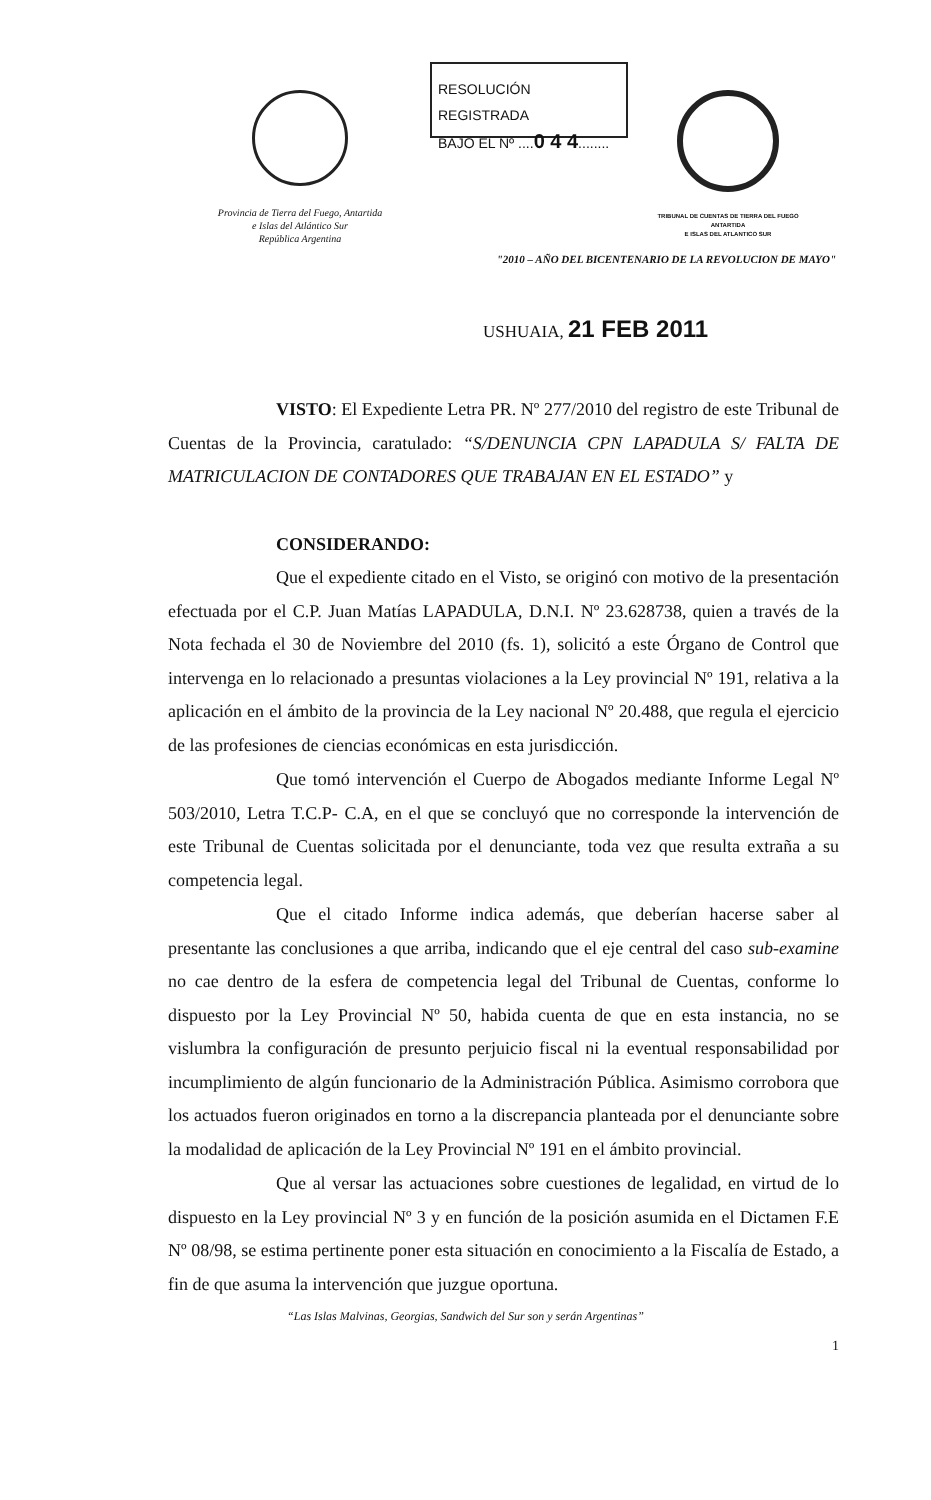Provincia de Tierra del Fuego, Antartida
e Islas del Atlántico Sur
República Argentina
RESOLUCIÓN REGISTRADA
BAJO EL Nº ....0 4 4........
TRIBUNAL DE CUENTAS DE TIERRA DEL FUEGO
ANTARTIDA
E ISLAS DEL ATLANTICO SUR
"2010 – AÑO DEL BICENTENARIO DE LA REVOLUCION DE MAYO"
USHUAIA, 21 FEB 2011
VISTO: El Expediente Letra PR. Nº 277/2010 del registro de este Tribunal de Cuentas de la Provincia, caratulado: “S/DENUNCIA CPN LAPADULA S/ FALTA DE MATRICULACION DE CONTADORES QUE TRABAJAN EN EL ESTADO” y
CONSIDERANDO:
Que el expediente citado en el Visto, se originó con motivo de la presentación efectuada por el C.P. Juan Matías LAPADULA, D.N.I. Nº 23.628738, quien a través de la Nota fechada el 30 de Noviembre del 2010 (fs. 1), solicitó a este Órgano de Control que intervenga en lo relacionado a presuntas violaciones a la Ley provincial Nº 191, relativa a la aplicación en el ámbito de la provincia de la Ley nacional Nº 20.488, que regula el ejercicio de las profesiones de ciencias económicas en esta jurisdicción.
Que tomó intervención el Cuerpo de Abogados mediante Informe Legal Nº 503/2010, Letra T.C.P- C.A, en el que se concluyó que no corresponde la intervención de este Tribunal de Cuentas solicitada por el denunciante, toda vez que resulta extraña a su competencia legal.
Que el citado Informe indica además, que deberían hacerse saber al presentante las conclusiones a que arriba, indicando que el eje central del caso sub-examine no cae dentro de la esfera de competencia legal del Tribunal de Cuentas, conforme lo dispuesto por la Ley Provincial Nº 50, habida cuenta de que en esta instancia, no se vislumbra la configuración de presunto perjuicio fiscal ni la eventual responsabilidad por incumplimiento de algún funcionario de la Administración Pública. Asimismo corrobora que los actuados fueron originados en torno a la discrepancia planteada por el denunciante sobre la modalidad de aplicación de la Ley Provincial Nº 191 en el ámbito provincial.
Que al versar las actuaciones sobre cuestiones de legalidad, en virtud de lo dispuesto en la Ley provincial Nº 3 y en función de la posición asumida en el Dictamen F.E Nº 08/98, se estima pertinente poner esta situación en conocimiento a la Fiscalía de Estado, a fin de que asuma la intervención que juzgue oportuna.
“Las Islas Malvinas, Georgias, Sandwich del Sur son y serán Argentinas”
1